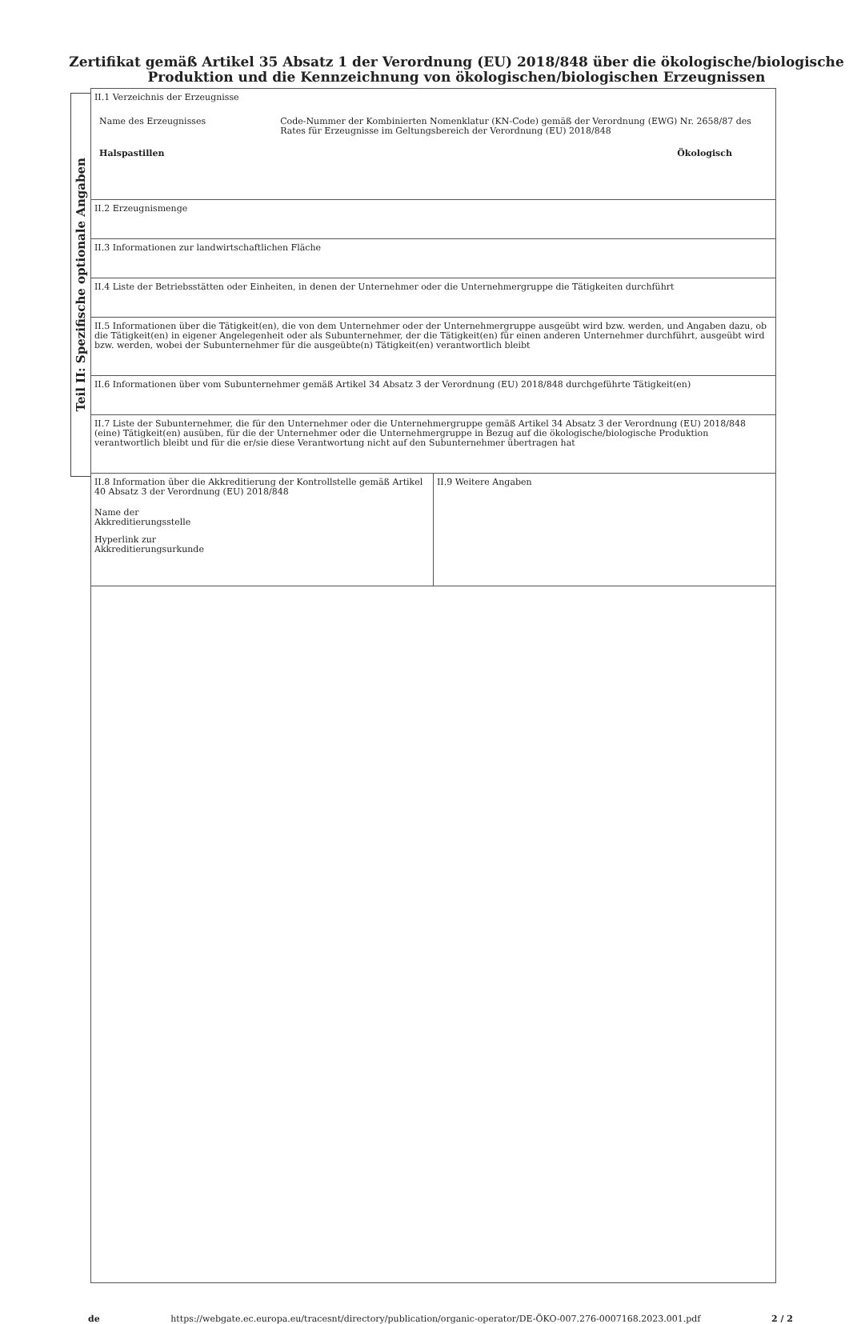Zertifikat gemäß Artikel 35 Absatz 1 der Verordnung (EU) 2018/848 über die ökologische/biologische Produktion und die Kennzeichnung von ökologischen/biologischen Erzeugnissen
Teil II: Spezifische optionale Angaben
| II.1 Verzeichnis der Erzeugnisse Name des Erzeugnisses Code-Nummer der Kombinierten Nomenklatur (KN-Code) gemäß der Verordnung (EWG) Nr. 2658/87 des Rates für Erzeugnisse im Geltungsbereich der Verordnung (EU) 2018/848 Halspastillen Ökologisch | |
| II.2 Erzeugnismenge | |
| II.3 Informationen zur landwirtschaftlichen Fläche | |
| II.4 Liste der Betriebsstätten oder Einheiten, in denen der Unternehmer oder die Unternehmergruppe die Tätigkeiten durchführt | |
| II.5 Informationen über die Tätigkeit(en), die von dem Unternehmer oder der Unternehmergruppe ausgeübt wird bzw. werden, und Angaben dazu, ob die Tätigkeit(en) in eigener Angelegenheit oder als Subunternehmer, der die Tätigkeit(en) für einen anderen Unternehmer durchführt, ausgeübt wird bzw. werden, wobei der Subunternehmer für die ausgeübte(n) Tätigkeit(en) verantwortlich bleibt | |
| II.6 Informationen über vom Subunternehmer gemäß Artikel 34 Absatz 3 der Verordnung (EU) 2018/848 durchgeführte Tätigkeit(en) | |
| II.7 Liste der Subunternehmer, die für den Unternehmer oder die Unternehmergruppe gemäß Artikel 34 Absatz 3 der Verordnung (EU) 2018/848 (eine) Tätigkeit(en) ausüben, für die der Unternehmer oder die Unternehmergruppe in Bezug auf die ökologische/biologische Produktion verantwortlich bleibt und für die er/sie diese Verantwortung nicht auf den Subunternehmer übertragen hat | |
| II.8 Information über die Akkreditierung der Kontrollstelle gemäß Artikel 40 Absatz 3 der Verordnung (EU) 2018/848 Name der Akkreditierungsstelle Hyperlink zur Akkreditierungsurkunde | II.9 Weitere Angaben |
de https://webgate.ec.europa.eu/tracesnt/directory/publication/organic-operator/DE-ÖKO-007.276-0007168.2023.001.pdf 2 / 2